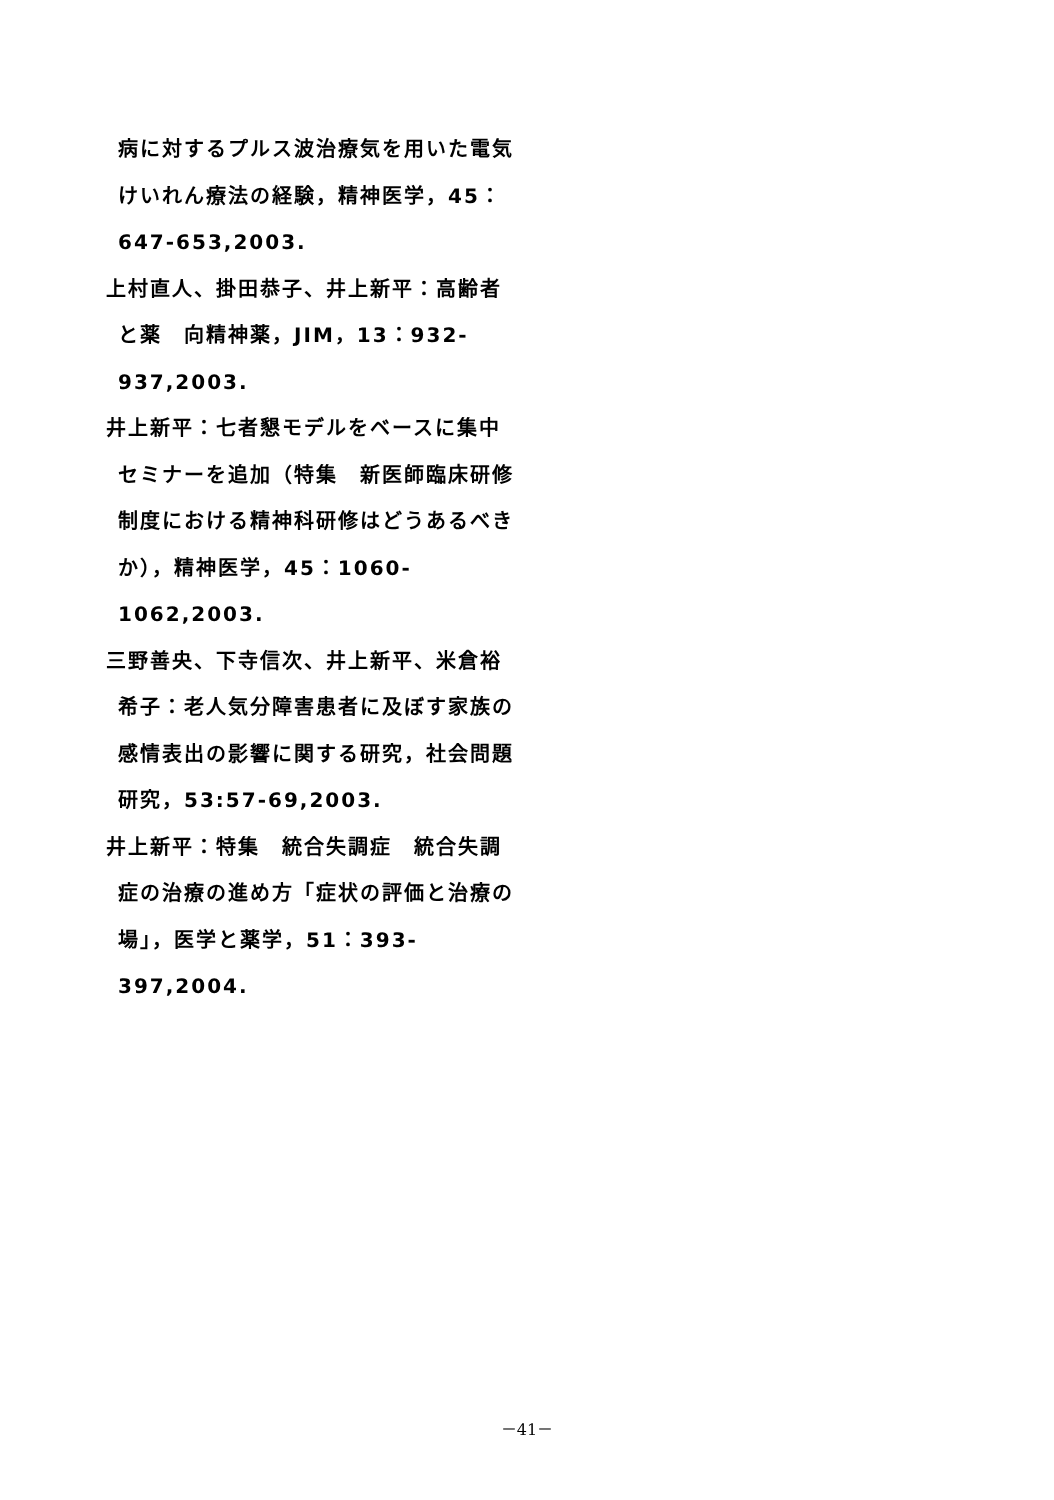病に対するプルス波治療気を用いた電気けいれん療法の経験，精神医学，45：647-653,2003.
上村直人、掛田恭子、井上新平：高齢者と薬　向精神薬，JIM，13：932-937,2003.
井上新平：七者懇モデルをベースに集中セミナーを追加（特集　新医師臨床研修制度における精神科研修はどうあるべきか），精神医学，45：1060-1062,2003.
三野善央、下寺信次、井上新平、米倉裕希子：老人気分障害患者に及ぼす家族の感情表出の影響に関する研究，社会問題研究，53:57-69,2003.
井上新平：特集　統合失調症　統合失調症の治療の進め方「症状の評価と治療の場」，医学と薬学，51：393-397,2004.
－41－